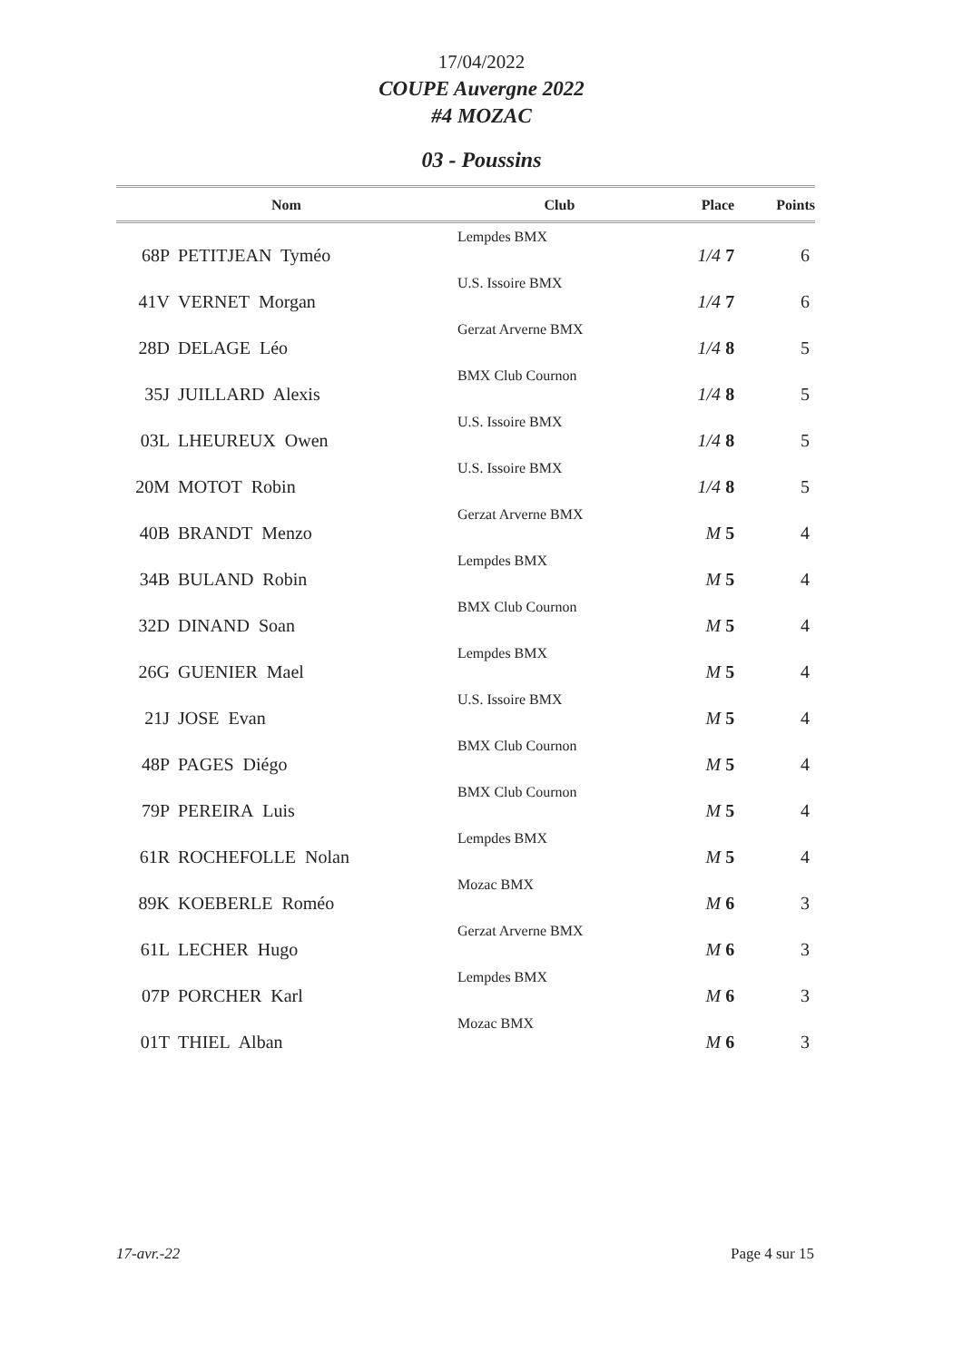17/04/2022
COUPE Auvergne 2022
#4 MOZAC
03 - Poussins
| Nom | | Club | Place | Points |
| --- | --- | --- | --- | --- |
| 68P | PETITJEAN Tyméo | Lempdes BMX | 1/4 7 | 6 |
| 41V | VERNET Morgan | U.S. Issoire BMX | 1/4 7 | 6 |
| 28D | DELAGE Léo | Gerzat Arverne BMX | 1/4 8 | 5 |
| 35J | JUILLARD Alexis | BMX Club Cournon | 1/4 8 | 5 |
| 03L | LHEUREUX Owen | U.S. Issoire BMX | 1/4 8 | 5 |
| 20M | MOTOT Robin | U.S. Issoire BMX | 1/4 8 | 5 |
| 40B | BRANDT Menzo | Gerzat Arverne BMX | M 5 | 4 |
| 34B | BULAND Robin | Lempdes BMX | M 5 | 4 |
| 32D | DINAND Soan | BMX Club Cournon | M 5 | 4 |
| 26G | GUENIER Mael | Lempdes BMX | M 5 | 4 |
| 21J | JOSE Evan | U.S. Issoire BMX | M 5 | 4 |
| 48P | PAGES Diégo | BMX Club Cournon | M 5 | 4 |
| 79P | PEREIRA Luis | BMX Club Cournon | M 5 | 4 |
| 61R | ROCHEFOLLE Nolan | Lempdes BMX | M 5 | 4 |
| 89K | KOEBERLE Roméo | Mozac BMX | M 6 | 3 |
| 61L | LECHER Hugo | Gerzat Arverne BMX | M 6 | 3 |
| 07P | PORCHER Karl | Lempdes BMX | M 6 | 3 |
| 01T | THIEL Alban | Mozac BMX | M 6 | 3 |
17-avr.-22 Page 4 sur 15